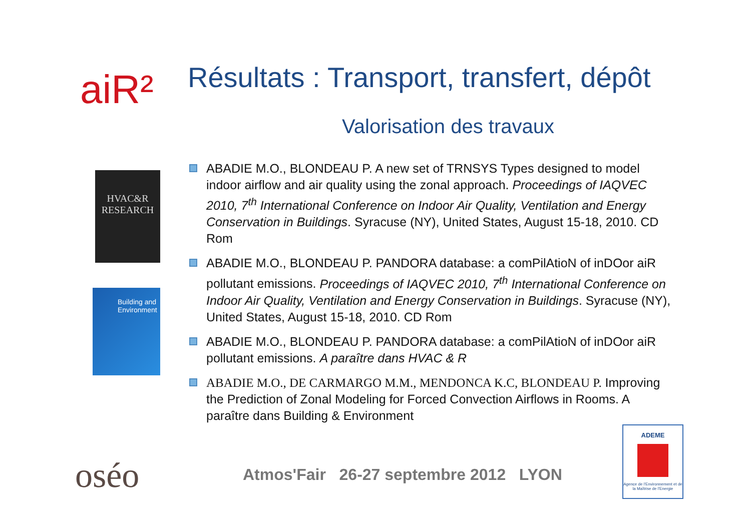aiR²
Résultats : Transport, transfert, dépôt
Valorisation des travaux
HVAC&R RESEARCH
Building and Environment
ABADIE M.O., BLONDEAU P. A new set of TRNSYS Types designed to model indoor airflow and air quality using the zonal approach. Proceedings of IAQVEC 2010, 7<sup>th</sup> International Conference on Indoor Air Quality, Ventilation and Energy Conservation in Buildings. Syracuse (NY), United States, August 15-18, 2010. CD Rom
ABADIE M.O., BLONDEAU P. PANDORA database: a comPilAtioN of inDOor aiR pollutant emissions. Proceedings of IAQVEC 2010, 7<sup>th</sup> International Conference on Indoor Air Quality, Ventilation and Energy Conservation in Buildings. Syracuse (NY), United States, August 15-18, 2010. CD Rom
ABADIE M.O., BLONDEAU P. PANDORA database: a comPilAtioN of inDOor aiR pollutant emissions. A paraître dans HVAC & R
ABADIE M.O., DE CARMARGO M.M., MENDONCA K.C, BLONDEAU P. Improving the Prediction of Zonal Modeling for Forced Convection Airflows in Rooms. A paraître dans Building & Environment
oséo
Atmos'Fair 26-27 septembre 2012 LYON
ADEME
Agence de l'Environnement et de la Maîtrise de l'Energie